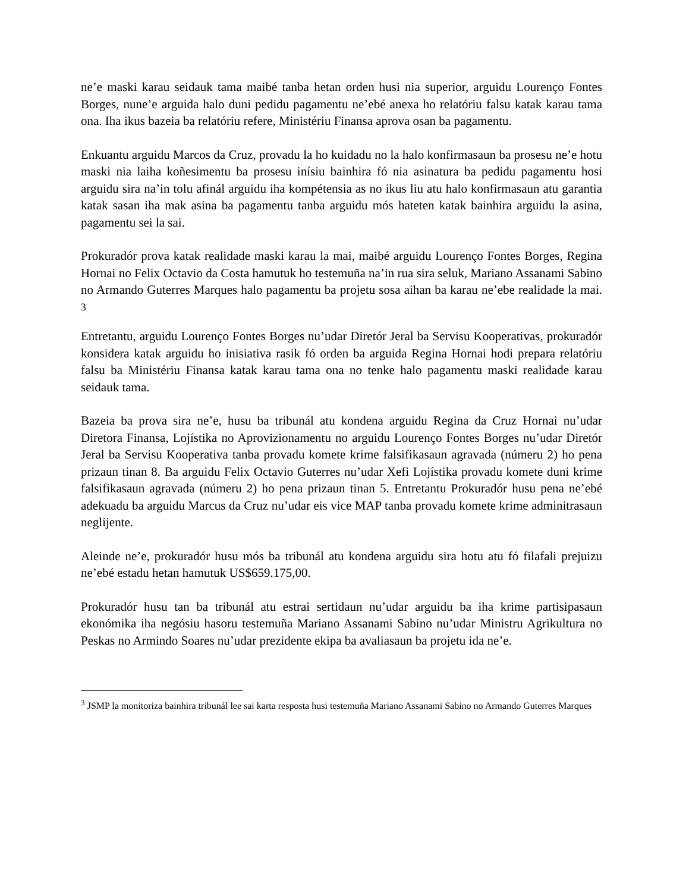ne’e maski karau seidauk tama maibé tanba hetan orden husi nia superior, arguidu Lourenço Fontes Borges, nune’e arguida halo duni pedidu pagamentu ne’ebé anexa ho relatóriu falsu katak karau tama ona. Iha ikus bazeia ba relatóriu refere, Ministériu Finansa aprova osan ba pagamentu.
Enkuantu arguidu Marcos da Cruz, provadu la ho kuidadu no la halo konfirmasaun ba prosesu ne’e hotu maski nia laiha koñesimentu ba prosesu inísiu bainhira fó nia asinatura ba pedidu pagamentu hosi arguidu sira na’in tolu afinál arguidu iha kompétensia as no ikus liu atu halo konfirmasaun atu garantia katak sasan iha mak asina ba pagamentu tanba arguidu mós hateten katak bainhira arguidu la asina, pagamentu sei la sai.
Prokuradór prova katak realidade maski karau la mai, maibé arguidu Lourenço Fontes Borges, Regina Hornai no Felix Octavio da Costa hamutuk ho testemuña na’in rua sira seluk, Mariano Assanami Sabino no Armando Guterres Marques halo pagamentu ba projetu sosa aihan ba karau ne’ebe realidade la mai. <sup>3</sup>
Entretantu, arguidu Lourenço Fontes Borges nu’udar Diretór Jeral ba Servisu Kooperativas, prokuradór konsidera katak arguidu ho inisiativa rasik fó orden ba arguida Regina Hornai hodi prepara relatóriu falsu ba Ministériu Finansa katak karau tama ona no tenke halo pagamentu maski realidade karau seidauk tama.
Bazeia ba prova sira ne’e, husu ba tribunál atu kondena arguidu Regina da Cruz Hornai nu’udar Diretora Finansa, Lojístika no Aprovizionamentu no arguidu Lourenço Fontes Borges nu’udar Diretór Jeral ba Servisu Kooperativa tanba provadu komete krime falsifikasaun agravada (númeru 2) ho pena prizaun tinan 8. Ba arguidu Felix Octavio Guterres nu’udar Xefi Lojístika provadu komete duni krime falsifikasaun agravada (númeru 2) ho pena prizaun tinan 5. Entretantu Prokuradór husu pena ne’ebé adekuadu ba arguidu Marcus da Cruz nu’udar eis vice MAP tanba provadu komete krime adminitrasaun neglijente.
Aleinde ne’e, prokuradór husu mós ba tribunál atu kondena arguidu sira hotu atu fó filafali prejuizu ne’ebé estadu hetan hamutuk US$659.175,00.
Prokuradór husu tan ba tribunál atu estrai sertidaun nu’udar arguidu ba iha krime partisipasaun ekonómika iha negósiu hasoru testemuña Mariano Assanami Sabino nu’udar Ministru Agrikultura no Peskas no Armindo Soares nu’udar prezidente ekipa ba avaliasaun ba projetu ida ne’e.
<sup>3</sup> JSMP la monitoriza bainhira tribunál lee sai karta resposta husi testemuña Mariano Assanami Sabino no Armando Guterres Marques